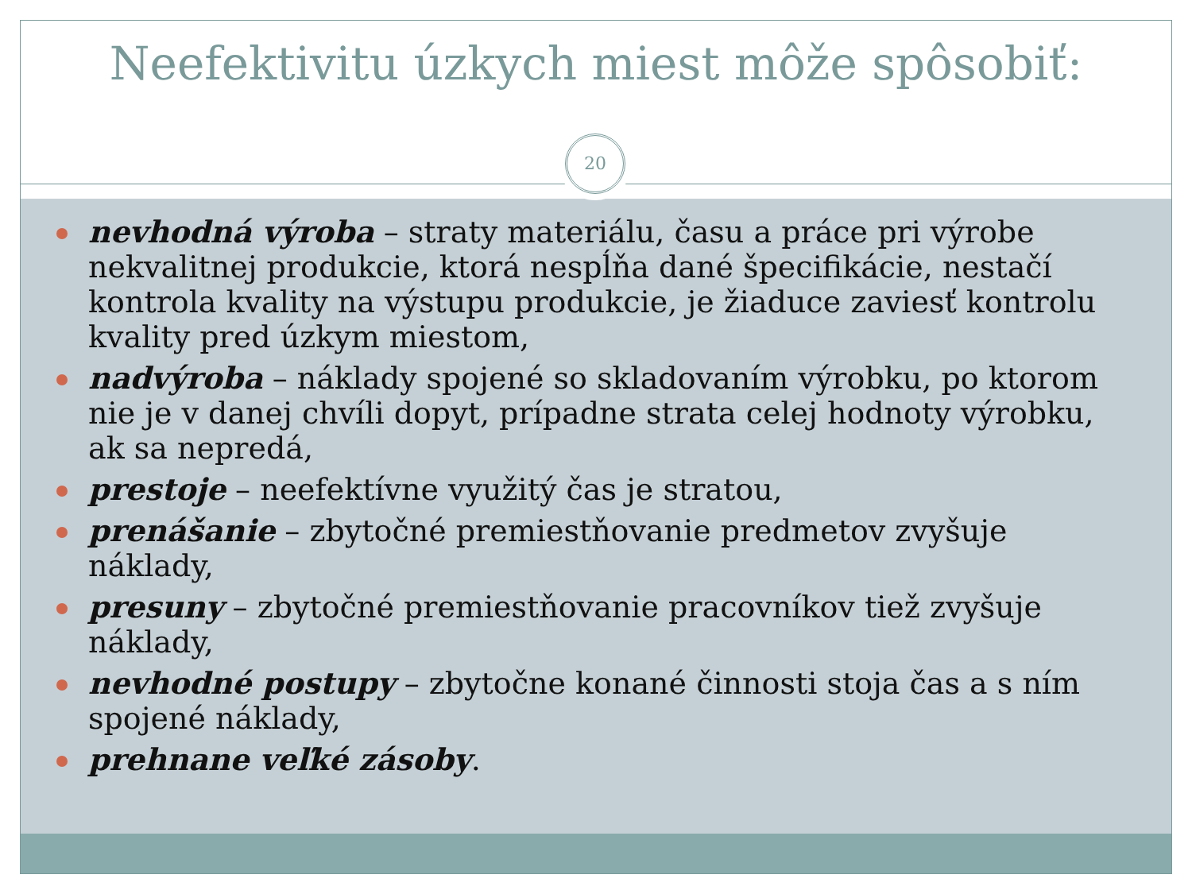Neefektivitu úzkych miest môže spôsobiť:
20
nevhodná výroba – straty materiálu, času a práce pri výrobe nekvalitnej produkcie, ktorá nespĺňa dané špecifikácie, nestačí kontrola kvality na výstupu produkcie, je žiaduce zaviesť kontrolu kvality pred úzkym miestom,
nadvýroba – náklady spojené so skladovaním výrobku, po ktorom nie je v danej chvíli dopyt, prípadne strata celej hodnoty výrobku, ak sa nepredá,
prestoje – neefektívne využitý čas je stratou,
prenášanie – zbytočné premiestňovanie predmetov zvyšuje náklady,
presuny – zbytočné premiestňovanie pracovníkov tiež zvyšuje náklady,
nevhodné postupy – zbytočne konané činnosti stoja čas a s ním spojené náklady,
prehnane veľké zásoby.